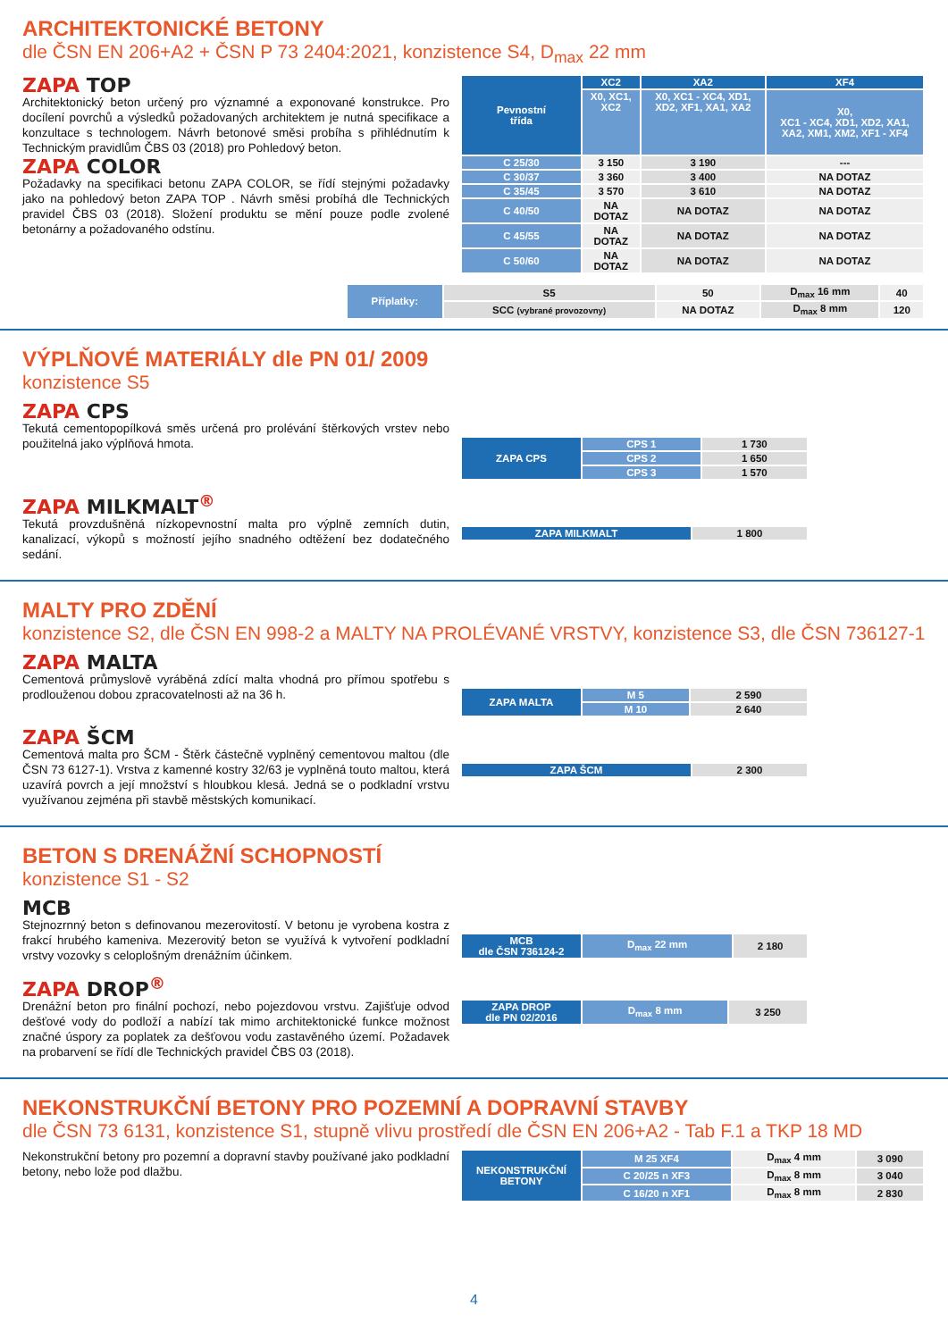ARCHITEKTONICKÉ BETONY
dle ČSN EN 206+A2 + ČSN P 73 2404:2021, konzistence S4, D<sub>max</sub> 22 mm
ZAPA TOP
Architektonický beton určený pro významné a exponované konstrukce. Pro docílení povrchů a výsledků požadovaných architektem je nutná specifikace a konzultace s technologem. Návrh betonové směsi probíha s přihlédnutím k Technickým pravidlům ČBS 03 (2018) pro Pohledový beton.
ZAPA COLOR
Požadavky na specifikaci betonu ZAPA COLOR, se řídí stejnými požadavky jako na pohledový beton ZAPA TOP . Návrh směsi probíhá dle Technických pravidel ČBS 03 (2018). Složení produktu se mění pouze podle zvolené betonárny a požadovaného odstínu.
| Pevnostní třída | XC2 | XA2 | XF4 |
| --- | --- | --- | --- |
| | X0, XC1, XC2 | X0, XC1 - XC4, XD1, XD2, XF1, XA1, XA2 | X0, XC1 - XC4, XD1, XD2, XA1, XA2, XM1, XM2, XF1 - XF4 |
| C 25/30 | 3 150 | 3 190 | --- |
| C 30/37 | 3 360 | 3 400 | NA DOTAZ |
| C 35/45 | 3 570 | 3 610 | NA DOTAZ |
| C 40/50 | NA DOTAZ | NA DOTAZ | NA DOTAZ |
| C 45/55 | NA DOTAZ | NA DOTAZ | NA DOTAZ |
| C 50/60 | NA DOTAZ | NA DOTAZ | NA DOTAZ |
| Příplatky: | S5 | 50 | D<sub>max</sub> 16 mm | 40 |
| | SCC (vybrané provozovny) | NA DOTAZ | D<sub>max</sub> 8 mm | 120 |
VÝPLŇOVÉ MATERIÁLY dle PN 01/ 2009
konzistence S5
ZAPA CPS
Tekutá cementopopílková směs určená pro prolévání štěrkových vrstev nebo použitelná jako výplňová hmota.
| ZAPA CPS | CPS 1 | 1 730 |
| | CPS 2 | 1 650 |
| | CPS 3 | 1 570 |
ZAPA MILKMALT<sup>®</sup>
Tekutá provzdušněná nízkopevnostní malta pro výplně zemních dutin, kanalizací, výkopů s možností jejího snadného odtěžení bez dodatečného sedání.
| ZAPA MILKMALT | 1 800 |
MALTY PRO ZDĚNÍ
konzistence S2, dle ČSN EN 998-2 a MALTY NA PROLÉVANÉ VRSTVY, konzistence S3, dle ČSN 736127-1
ZAPA MALTA
Cementová průmyslově vyráběná zdící malta vhodná pro přímou spotřebu s prodlouženou dobou zpracovatelnosti až na 36 h.
| ZAPA MALTA | M 5 | 2 590 |
| | M 10 | 2 640 |
ZAPA ŠCM
Cementová malta pro ŠCM - Štěrk částečně vyplněný cementovou maltou (dle ČSN 73 6127-1). Vrstva z kamenné kostry 32/63 je vyplněná touto maltou, která uzavírá povrch a její množství s hloubkou klesá. Jedná se o podkladní vrstvu využívanou zejména při stavbě městských komunikací.
| ZAPA ŠCM | 2 300 |
BETON S DRENÁŽNÍ SCHOPNOSTÍ
konzistence S1 - S2
MCB
Stejnozrnný beton s definovanou mezerovitostí. V betonu je vyrobena kostra z frakcí hrubého kameniva. Mezerovitý beton se využívá k vytvoření podkladní vrstvy vozovky s celoplošným drenážním účinkem.
| MCB dle ČSN 736124-2 | D<sub>max</sub> 22 mm | 2 180 |
ZAPA DROP<sup>®</sup>
Drenážní beton pro finální pochozí, nebo pojezdovou vrstvu. Zajišťuje odvod dešťové vody do podloží a nabízí tak mimo architektonické funkce možnost značné úspory za poplatek za dešťovou vodu zastavěného území. Požadavek na probarvení se řídí dle Technických pravidel ČBS 03 (2018).
| ZAPA DROP dle PN 02/2016 | D<sub>max</sub> 8 mm | 3 250 |
NEKONSTRUKČNÍ BETONY PRO POZEMNÍ A DOPRAVNÍ STAVBY
dle ČSN 73 6131, konzistence S1, stupně vlivu prostředí dle ČSN EN 206+A2 - Tab F.1 a TKP 18 MD
Nekonstrukční betony pro pozemní a dopravní stavby používané jako podkladní betony, nebo lože pod dlažbu.
| NEKONSTRUKČNÍ BETONY | M 25 XF4 | D<sub>max</sub> 4 mm | 3 090 |
| | C 20/25 n XF3 | D<sub>max</sub> 8 mm | 3 040 |
| | C 16/20 n XF1 | D<sub>max</sub> 8 mm | 2 830 |
4